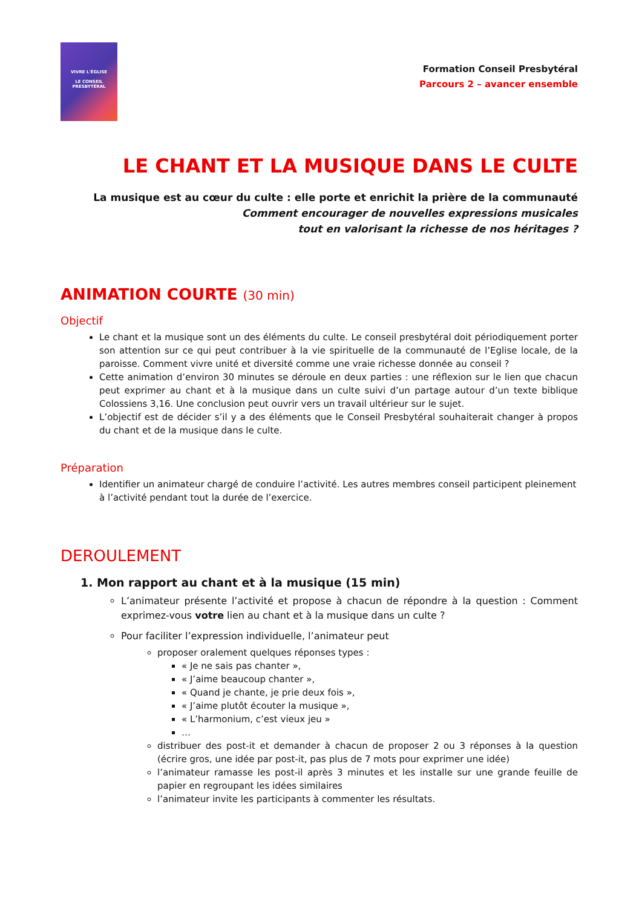VIVRE L'ÉGLISE
LE CONSEIL
PRESBYTÉRAL
Formation Conseil Presbytéral
Parcours 2 – avancer ensemble
LE CHANT ET LA MUSIQUE DANS LE CULTE
La musique est au cœur du culte : elle porte et enrichit la prière de la communauté
Comment encourager de nouvelles expressions musicales
tout en valorisant la richesse de nos héritages ?
ANIMATION COURTE (30 min)
Objectif
Le chant et la musique sont un des éléments du culte. Le conseil presbytéral doit périodiquement porter son attention sur ce qui peut contribuer à la vie spirituelle de la communauté de l’Eglise locale, de la paroisse. Comment vivre unité et diversité comme une vraie richesse donnée au conseil ?
Cette animation d’environ 30 minutes se déroule en deux parties : une réflexion sur le lien que chacun peut exprimer au chant et à la musique dans un culte suivi d’un partage autour d’un texte biblique Colossiens 3,16. Une conclusion peut ouvrir vers un travail ultérieur sur le sujet.
L’objectif est de décider s’il y a des éléments que le Conseil Presbytéral souhaiterait changer à propos du chant et de la musique dans le culte.
Préparation
Identifier un animateur chargé de conduire l’activité. Les autres membres conseil participent pleinement à l’activité pendant tout la durée de l’exercice.
DEROULEMENT
1. Mon rapport au chant et à la musique (15 min)
L’animateur présente l’activité et propose à chacun de répondre à la question : Comment exprimez-vous votre lien au chant et à la musique dans un culte ?
Pour faciliter l’expression individuelle, l’animateur peut
proposer oralement quelques réponses types :
« Je ne sais pas chanter »,
« J’aime beaucoup chanter »,
« Quand je chante, je prie deux fois »,
« J’aime plutôt écouter la musique »,
« L’harmonium, c’est vieux jeu »
…
distribuer des post-it et demander à chacun de proposer 2 ou 3 réponses à la question (écrire gros, une idée par post-it, pas plus de 7 mots pour exprimer une idée)
l’animateur ramasse les post-il après 3 minutes et les installe sur une grande feuille de papier en regroupant les idées similaires
l’animateur invite les participants à commenter les résultats.